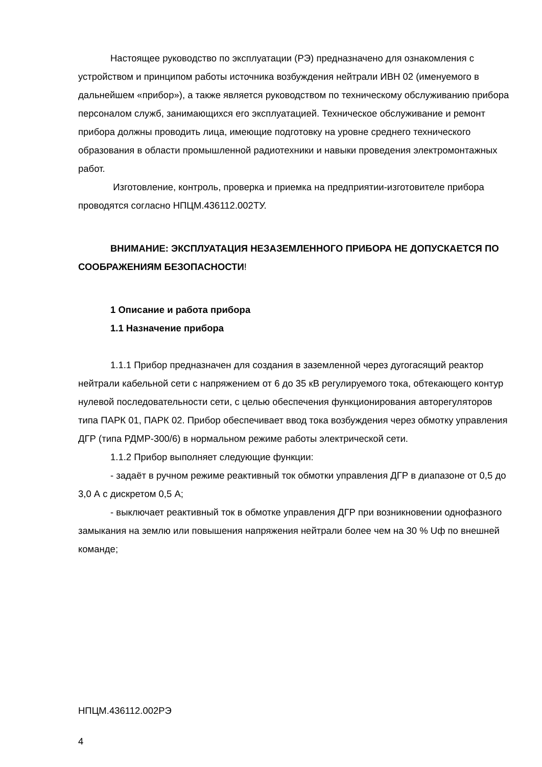Настоящее руководство по эксплуатации (РЭ) предназначено для ознакомления с устройством и принципом работы источника возбуждения нейтрали ИВН 02 (именуемого в дальнейшем «прибор»), а также является руководством по техническому обслуживанию прибора персоналом служб, занимающихся его эксплуатацией. Техническое обслуживание и ремонт прибора должны проводить лица, имеющие подготовку на уровне среднего технического образования в области промышленной радиотехники и навыки проведения электромонтажных работ.
Изготовление, контроль, проверка и приемка на предприятии-изготовителе прибора проводятся согласно НПЦМ.436112.002ТУ.
ВНИМАНИЕ: ЭКСПЛУАТАЦИЯ НЕЗАЗЕМЛЕННОГО ПРИБОРА НЕ ДОПУСКАЕТСЯ ПО СООБРАЖЕНИЯМ БЕЗОПАСНОСТИ!
1 Описание и работа прибора
1.1 Назначение прибора
1.1.1 Прибор предназначен для создания в заземленной через дугогасящий реактор нейтрали кабельной сети с напряжением от 6 до 35 кВ регулируемого тока, обтекающего контур нулевой последовательности сети, с целью обеспечения функционирования авторегуляторов типа ПАРК 01, ПАРК 02. Прибор обеспечивает ввод тока возбуждения через обмотку управления ДГР (типа РДМР-300/6) в нормальном режиме работы электрической сети.
1.1.2 Прибор выполняет следующие функции:
- задаёт в ручном режиме реактивный ток обмотки управления ДГР в диапазоне от 0,5 до 3,0 А с дискретом 0,5 А;
- выключает реактивный ток в обмотке управления ДГР при возникновении однофазного замыкания на землю или повышения напряжения нейтрали более чем на 30 % Uф по внешней команде;
НПЦМ.436112.002РЭ
4